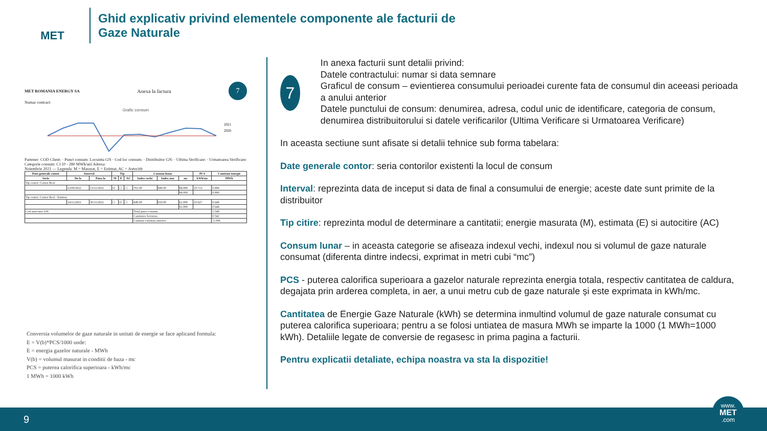MET
Ghid explicativ privind elementele componente ale facturii de
Gaze Naturale
MET ROMANIA ENERGY SA Anexa la factura 7
Numar contract:
Grafic consum
2021
2020
Partener: COD Client: · Punct consum: Locuinta GN · Cod loc consum: · Distribuitor GN: · Ultima Verificare: · Urmatoarea Verificare:
Categorie consum: C1 [0 - 280 MWh/an] Adresa:
Noiembrie 2021 — Legenda: M = Masurat, E = Estimat, AC = Autocitit
| Date generale contor | Interval | | Tip | | | Consum lunar | | | PCS | Cantitate energie |
| --- | --- | --- | --- | --- | --- | --- | --- | --- | --- | --- |
| Serie | De la | Pana la | M | E | AC | Index vechi | Index nou | mc | kWh/mc | MWh |
| Tip contor: Contor Real | | | | | | | | | | |
| | 12/08/2021 | 13/11/2021 | ☑ | ☐ | ☐ | 765.00 | 849.00 | 84.000 | 10.713 | 0.900 |
| | | | | | | | | 84.000 | | 0.900 |
| Tip contor: Contor Real - Estimat | | | | | | | | | | |
| | 14/11/2021 | 30/11/2021 | ☐ | ☑ | ☐ | 849.00 | 910.00 | 61.000 | 10.627 | 0.648 |
| | | | | | | | | 61.000 | | 0.648 |
| Cod autocitire GN: | | | | | | Total punct consum | | | | 1.548 |
| | | | | | | Cantitatea facturata | | | | 0.542 |
| | | | | | | Cantitate estimata anterior | | | | -1.006 |
Conversia volumelor de gaze naturale in unitati de energie se face aplicand formula:
E = V(b)*PCS/1000 unde:
E = energia gazelor naturale - MWh
V(b) = volumul masurat in conditii de baza - mc
PCS = puterea calorifica superioara - kWh/mc
1 MWh = 1000 kWh
7
In anexa facturii sunt detalii privind:
Datele contractului: numar si data semnare
Graficul de consum – evientierea consumului perioadei curente fata de consumul din aceeasi perioada a anului anterior
Datele punctului de consum: denumirea, adresa, codul unic de identificare, categoria de consum, denumirea distribuitorului si datele verificarilor (Ultima Verificare si Urmatoarea Verificare)
In aceasta sectiune sunt afisate si detalii tehnice sub forma tabelara:
Date generale contor: seria contorilor existenti la locul de consum
Interval: reprezinta data de inceput si data de final a consumului de energie; aceste date sunt primite de la distribuitor
Tip citire: reprezinta modul de determinare a cantitatii; energie masurata (M), estimata (E) si autocitire (AC)
Consum lunar – in aceasta categorie se afiseaza indexul vechi, indexul nou si volumul de gaze naturale consumat (diferenta dintre indecsi, exprimat in metri cubi “mc”)
PCS - puterea calorifica superioara a gazelor naturale reprezinta energia totala, respectiv cantitatea de caldura, degajata prin arderea completa, in aer, a unui metru cub de gaze naturale și este exprimata in kWh/mc.
Cantitatea de Energie Gaze Naturale (kWh) se determina inmultind volumul de gaze naturale consumat cu puterea calorifica superioara; pentru a se folosi untiatea de masura MWh se imparte la 1000 (1 MWh=1000 kWh). Detaliile legate de conversie de regasesc in prima pagina a facturii.
Pentru explicatii detaliate, echipa noastra va sta la dispozitie!
9
www.
MET
.com